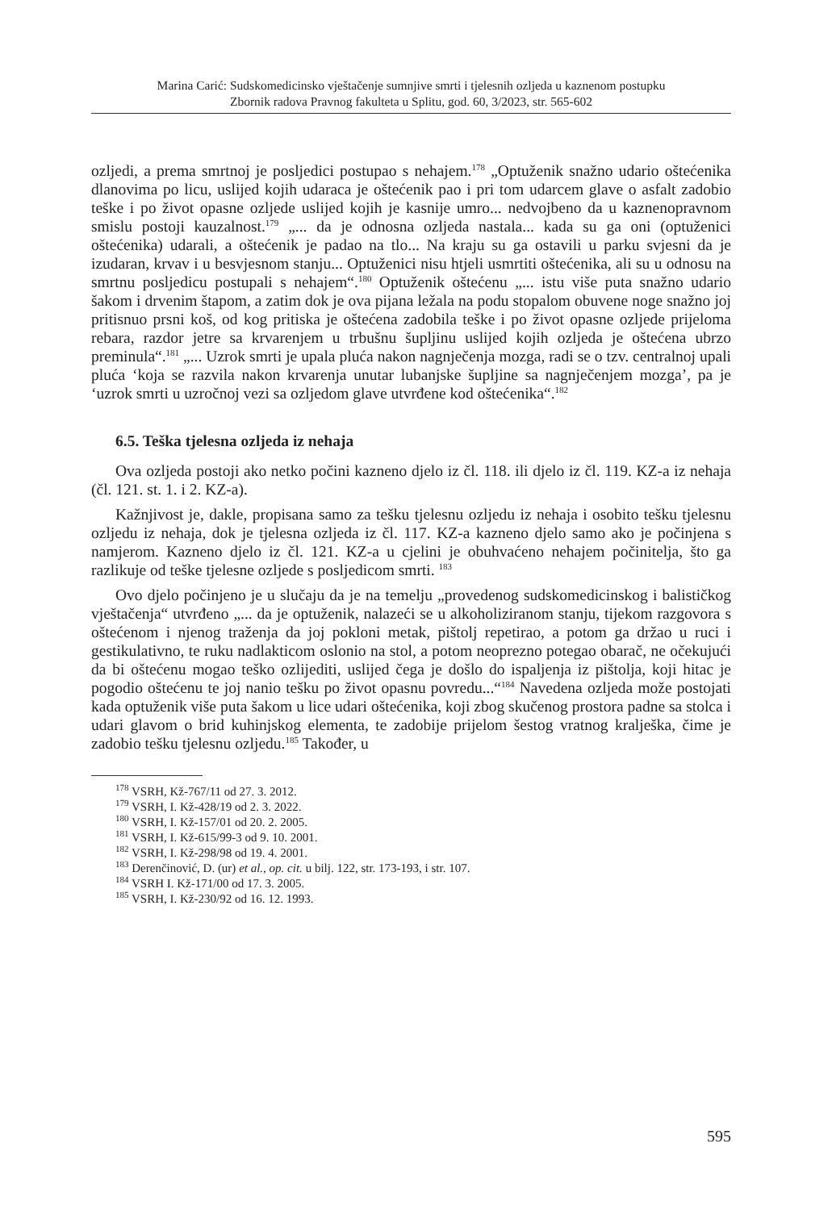Marina Carić: Sudskomedicinsko vještačenje sumnjive smrti i tjelesnih ozljeda u kaznenom postupku
Zbornik radova Pravnog fakulteta u Splitu, god. 60, 3/2023, str. 565-602
ozljedi, a prema smrtnoj je posljedici postupao s nehajem.<sup>178</sup> „Optuženik snažno udario oštećenika dlanovima po licu, uslijed kojih udaraca je oštećenik pao i pri tom udarcem glave o asfalt zadobio teške i po život opasne ozljede uslijed kojih je kasnije umro... nedvojbeno da u kaznenopravnom smislu postoji kauzalnost.<sup>179</sup> „... da je odnosna ozljeda nastala... kada su ga oni (optuženici oštećenika) udarali, a oštećenik je padao na tlo... Na kraju su ga ostavili u parku svjesni da je izudaran, krvav i u besvjesnom stanju... Optuženici nisu htjeli usmrtiti oštećenika, ali su u odnosu na smrtnu posljedicu postupali s nehajem“.<sup>180</sup> Optuženik oštećenu „... istu više puta snažno udario šakom i drvenim štapom, a zatim dok je ova pijana ležala na podu stopalom obuvene noge snažno joj pritisnuo prsni koš, od kog pritiska je oštećena zadobila teške i po život opasne ozljede prijeloma rebara, razdor jetre sa krvarenjem u trbušnu šupljinu uslijed kojih ozljeda je oštećena ubrzo preminula“.<sup>181</sup> „... Uzrok smrti je upala pluća nakon nagnječenja mozga, radi se o tzv. centralnoj upali pluća ‘koja se razvila nakon krvarenja unutar lubanjske šupljine sa nagnječenjem mozga’, pa je ‘uzrok smrti u uzročnoj vezi sa ozljedom glave utvrđene kod oštećenika“.<sup>182</sup>
6.5. Teška tjelesna ozljeda iz nehaja
Ova ozljeda postoji ako netko počini kazneno djelo iz čl. 118. ili djelo iz čl. 119. KZ-a iz nehaja (čl. 121. st. 1. i 2. KZ-a).
Kažnjivost je, dakle, propisana samo za tešku tjelesnu ozljedu iz nehaja i osobito tešku tjelesnu ozljedu iz nehaja, dok je tjelesna ozljeda iz čl. 117. KZ-a kazneno djelo samo ako je počinjena s namjerom. Kazneno djelo iz čl. 121. KZ-a u cjelini je obuhvaćeno nehajem počinitelja, što ga razlikuje od teške tjelesne ozljede s posljedicom smrti. <sup>183</sup>
Ovo djelo počinjeno je u slučaju da je na temelju „provedenog sudskomedicinskog i balističkog vještačenja“ utvrđeno „... da je optuženik, nalazeći se u alkoholiziranom stanju, tijekom razgovora s oštećenom i njenog traženja da joj pokloni metak, pištolj repetirao, a potom ga držao u ruci i gestikulativno, te ruku nadlakticom oslonio na stol, a potom neoprezno potegao obarač, ne očekujući da bi oštećenu mogao teško ozlijediti, uslijed čega je došlo do ispaljenja iz pištolja, koji hitac je pogodio oštećenu te joj nanio tešku po život opasnu povredu...“<sup>184</sup> Navedena ozljeda može postojati kada optuženik više puta šakom u lice udari oštećenika, koji zbog skučenog prostora padne sa stolca i udari glavom o brid kuhinjskog elementa, te zadobije prijelom šestog vratnog kralješka, čime je zadobio tešku tjelesnu ozljedu.<sup>185</sup> Također, u
<sup>178</sup> VSRH, Kž-767/11 od 27. 3. 2012.
<sup>179</sup> VSRH, I. Kž-428/19 od 2. 3. 2022.
<sup>180</sup> VSRH, I. Kž-157/01 od 20. 2. 2005.
<sup>181</sup> VSRH, I. Kž-615/99-3 od 9. 10. 2001.
<sup>182</sup> VSRH, I. Kž-298/98 od 19. 4. 2001.
<sup>183</sup> Derenčinović, D. (ur) et al., op. cit. u bilj. 122, str. 173-193, i str. 107.
<sup>184</sup> VSRH I. Kž-171/00 od 17. 3. 2005.
<sup>185</sup> VSRH, I. Kž-230/92 od 16. 12. 1993.
595